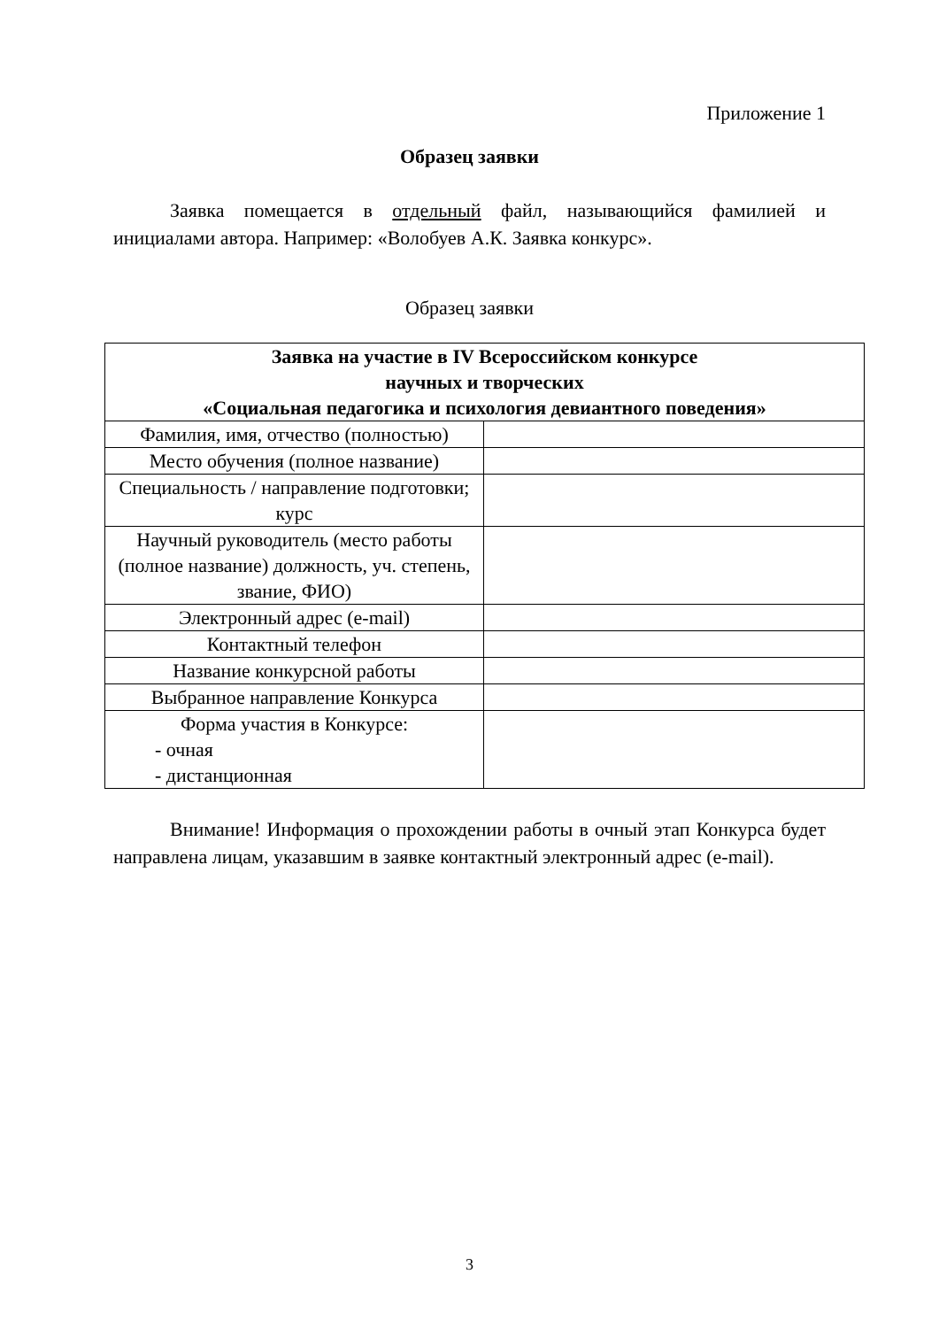Приложение 1
Образец заявки
Заявка помещается в отдельный файл, называющийся фамилией и инициалами автора. Например: «Волобуев А.К. Заявка конкурс».
Образец заявки
| Заявка на участие в IV Всероссийском конкурсе научных и творческих «Социальная педагогика и психология девиантного поведения» | |
| --- | --- |
| Фамилия, имя, отчество (полностью) | |
| Место обучения (полное название) | |
| Специальность / направление подготовки; курс | |
| Научный руководитель (место работы (полное название) должность, уч. степень, звание, ФИО) | |
| Электронный адрес (e-mail) | |
| Контактный телефон | |
| Название конкурсной работы | |
| Выбранное направление Конкурса | |
| Форма участия в Конкурсе: - очная - дистанционная | |
Внимание! Информация о прохождении работы в очный этап Конкурса будет направлена лицам, указавшим в заявке контактный электронный адрес (e-mail).
3